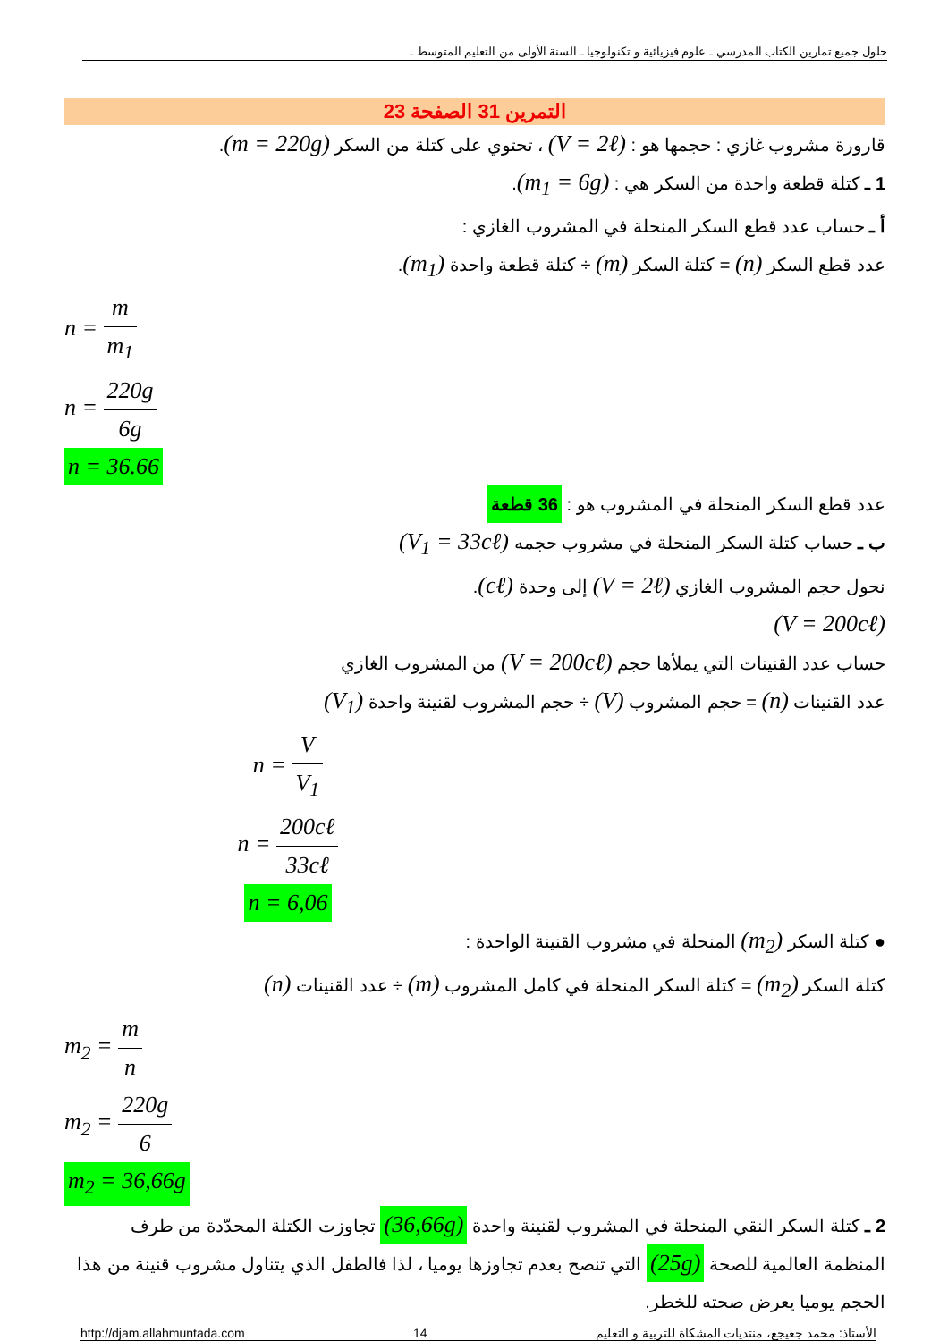حلول جميع تمارين الكتاب المدرسي ـ علوم فيزيائية و تكنولوجيا ـ السنة الأولى من التعليم المتوسط ـ
التمرين 31 الصفحة 23
قارورة مشروب غازي : حجمها هو : (V = 2ℓ) ، تحتوي على كتلة من السكر (m = 220g).
1 ـ كتلة قطعة واحدة من السكر هي : (m<sub>1</sub> = 6g).
أ ـ حساب عدد قطع السكر المنحلة في المشروب الغازي :
عدد قطع السكر (n) = كتلة السكر (m) ÷ كتلة قطعة واحدة (m<sub>1</sub>).
n = m m<sub>1</sub>
n = 220g 6g
n = 36.66
عدد قطع السكر المنحلة في المشروب هو : 36 قطعة
ب ـ حساب كتلة السكر المنحلة في مشروب حجمه (V<sub>1</sub> = 33cℓ)
نحول حجم المشروب الغازي (V = 2ℓ) إلى وحدة (cℓ).
(V = 200cℓ)
حساب عدد القنينات التي يملأها حجم (V = 200cℓ) من المشروب الغازي
عدد القنينات (n) = حجم المشروب (V) ÷ حجم المشروب لقنينة واحدة (V<sub>1</sub>)
n = V V<sub>1</sub>
n = 200cℓ 33cℓ
n = 6,06
● كتلة السكر (m<sub>2</sub>) المنحلة في مشروب القنينة الواحدة :
كتلة السكر (m<sub>2</sub>) = كتلة السكر المنحلة في كامل المشروب (m) ÷ عدد القنينات (n)
m<sub>2</sub> = m n
m<sub>2</sub> = 220g 6
m<sub>2</sub> = 36,66g
2 ـ كتلة السكر النقي المنحلة في المشروب لقنينة واحدة (36,66g) تجاوزت الكتلة المحدّدة من طرف المنظمة العالمية للصحة (25g) التي تنصح بعدم تجاوزها يوميا ، لذا فالطفل الذي يتناول مشروب قنينة من هذا الحجم يوميا يعرض صحته للخطر.
http://djam.allahmuntada.com 14 الأستاذ: محمد جعيجع، منتديات المشكاة للتربية و التعليم